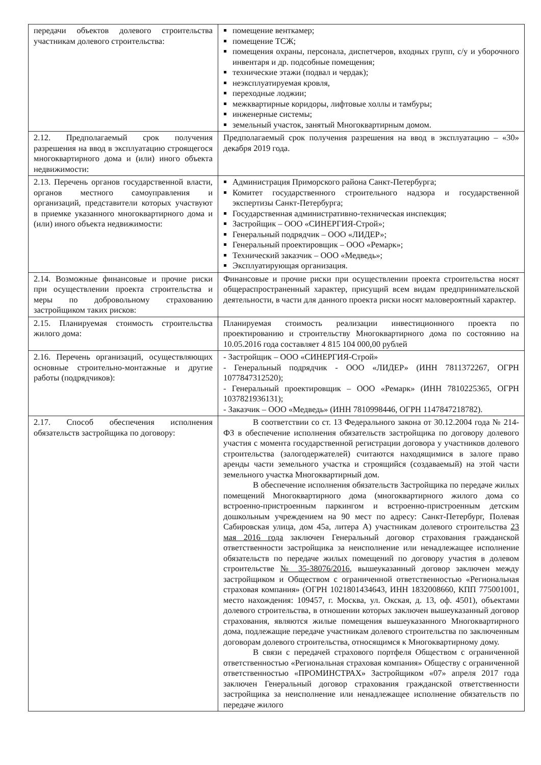| передачи объектов долевого строительства участникам долевого строительства: | помещение венткамер; помещение ТСЖ; помещения охраны, персонала, диспетчеров, входных групп, с/у и уборочного инвентаря и др. подсобные помещения; технические этажи (подвал и чердак); неэксплуатируемая кровля, переходные лоджии; межквартирные коридоры, лифтовые холлы и тамбуры; инженерные системы; земельный участок, занятый Многоквартирным домом. |
| 2.12. Предполагаемый срок получения разрешения на ввод в эксплуатацию строящегося многоквартирного дома и (или) иного объекта недвижимости: | Предполагаемый срок получения разрешения на ввод в эксплуатацию – «30» декабря 2019 года. |
| 2.13. Перечень органов государственной власти, органов местного самоуправления и организаций, представители которых участвуют в приемке указанного многоквартирного дома и (или) иного объекта недвижимости: | Администрация Приморского района Санкт-Петербурга; Комитет государственного строительного надзора и государственной экспертизы Санкт-Петербурга; Государственная административно-техническая инспекция; Застройщик – ООО «СИНЕРГИЯ-Строй»; Генеральный подрядчик – ООО «ЛИДЕР»; Генеральный проектировщик – ООО «Ремарк»; Технический заказчик – ООО «Медведь»; Эксплуатирующая организация. |
| 2.14. Возможные финансовые и прочие риски при осуществлении проекта строительства и меры по добровольному страхованию застройщиком таких рисков: | Финансовые и прочие риски при осуществлении проекта строительства носят общераспространенный характер, присущий всем видам предпринимательской деятельности, в части для данного проекта риски носят маловероятный характер. |
| 2.15. Планируемая стоимость строительства жилого дома: | Планируемая стоимость реализации инвестиционного проекта по проектированию и строительству Многоквартирного дома по состоянию на 10.05.2016 года составляет 4 815 104 000,00 рублей |
| 2.16. Перечень организаций, осуществляющих основные строительно-монтажные и другие работы (подрядчиков): | - Застройщик – ООО «СИНЕРГИЯ-Строй» - Генеральный подрядчик - ООО «ЛИДЕР» (ИНН 7811372267, ОГРН 1077847312520); - Генеральный проектировщик – ООО «Ремарк» (ИНН 7810225365, ОГРН 1037821936131); - Заказчик – ООО «Медведь» (ИНН 7810998446, ОГРН 1147847218782). |
| 2.17. Способ обеспечения исполнения обязательств застройщика по договору: | В соответствии со ст. 13 Федерального закона от 30.12.2004 года № 214-ФЗ в обеспечение исполнения обязательств застройщика по договору долевого участия с момента государственной регистрации договора у участников долевого строительства (залогодержателей) считаются находящимися в залоге право аренды части земельного участка и строящийся (создаваемый) на этой части земельного участка Многоквартирный дом. В обеспечение исполнения обязательств Застройщика по передаче жилых помещений Многоквартирного дома (многоквартирного жилого дома со встроенно-пристроенным паркингом и встроенно-пристроенным детским дошкольным учреждением на 90 мест по адресу: Санкт-Петербург, Полевая Сабировская улица, дом 45а, литера А) участникам долевого строительства 23 мая 2016 года заключен Генеральный договор страхования гражданской ответственности застройщика за неисполнение или ненадлежащее исполнение обязательств по передаче жилых помещений по договору участия в долевом строительстве № 35-38076/2016 , вышеуказанный договор заключен между застройщиком и Обществом с ограниченной ответственностью «Региональная страховая компания» (ОГРН 1021801434643, ИНН 1832008660, КПП 775001001, место нахождения: 109457, г. Москва, ул. Окская, д. 13, оф. 4501), объектами долевого строительства, в отношении которых заключен вышеуказанный договор страхования, являются жилые помещения вышеуказанного Многоквартирного дома, подлежащие передаче участникам долевого строительства по заключенным договорам долевого строительства, относящимся к Многоквартирному дому. В связи с передачей страхового портфеля Обществом с ограниченной ответственностью «Региональная страховая компания» Обществу с ограниченной ответственностью «ПРОМИНСТРАХ» Застройщиком «07» апреля 2017 года заключен Генеральный договор страхования гражданской ответственности застройщика за неисполнение или ненадлежащее исполнение обязательств по передаче жилого |